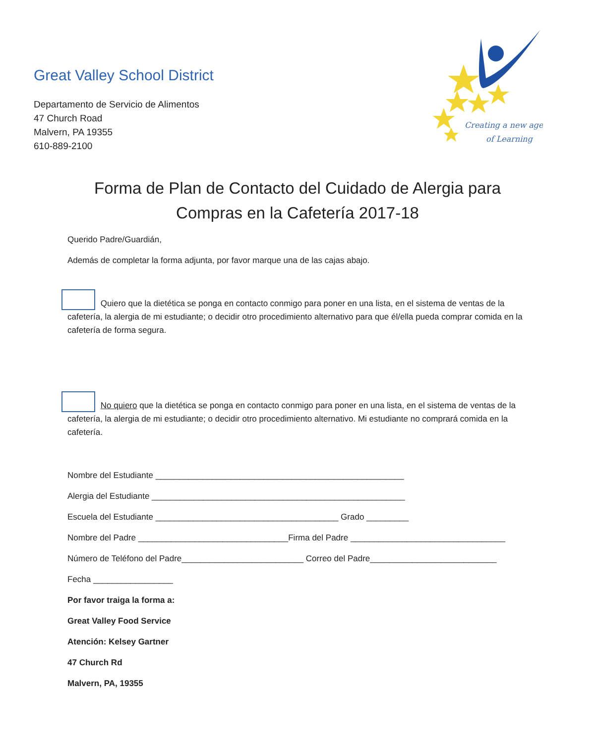Great Valley School District
Departamento de Servicio de Alimentos
47 Church Road
Malvern, PA 19355
610-889-2100
Creating a new age
of Learning
Forma de Plan de Contacto del Cuidado de Alergia para
Compras en la Cafetería 2017-18
Querido Padre/Guardián,
Además de completar la forma adjunta, por favor marque una de las cajas abajo.
Quiero que la dietética se ponga en contacto conmigo para poner en una lista, en el sistema de ventas de la cafetería, la alergia de mi estudiante; o decidir otro procedimiento alternativo para que él/ella pueda comprar comida en la cafetería de forma segura.
No quiero que la dietética se ponga en contacto conmigo para poner en una lista, en el sistema de ventas de la cafetería, la alergia de mi estudiante; o decidir otro procedimiento alternativo. Mi estudiante no comprará comida en la cafetería.
Nombre del Estudiante _____________________________________________________
Alergia del Estudiante ______________________________________________________
Escuela del Estudiante _______________________________________ Grado _________
Nombre del Padre ________________________________Firma del Padre _________________________________
Número de Teléfono del Padre__________________________ Correo del Padre___________________________
Fecha _________________
Por favor traiga la forma a:
Great Valley Food Service
Atención: Kelsey Gartner
47 Church Rd
Malvern, PA, 19355